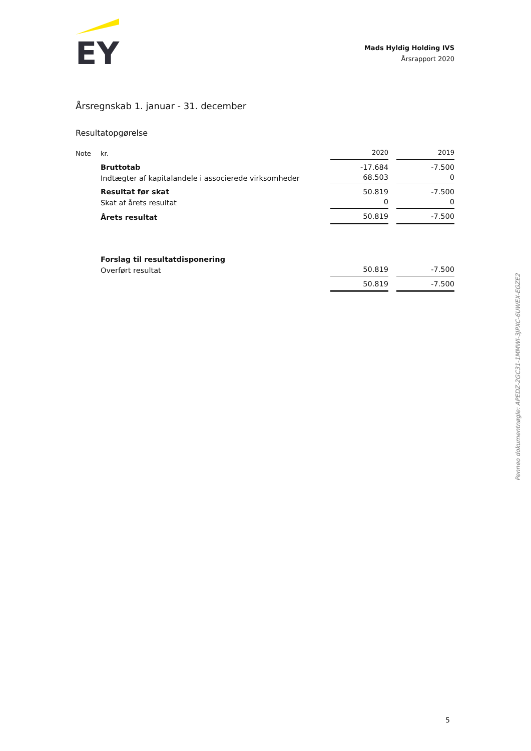EY
Mads Hyldig Holding IVS
Årsrapport 2020
Årsregnskab 1. januar - 31. december
Resultatopgørelse
| Note | kr. | 2020 | | 2019 |
| | Bruttotab | -17.684 | | -7.500 |
| | Indtægter af kapitalandele i associerede virksomheder | 68.503 | | 0 |
| | Resultat før skat | 50.819 | | -7.500 |
| | Skat af årets resultat | 0 | | 0 |
| | Årets resultat | 50.819 | | -7.500 |
| | Forslag til resultatdisponering | | | |
| | Overført resultat | 50.819 | | -7.500 |
| | | 50.819 | | -7.500 |
Penneo dokumentnøgle: APEDZ-2GC31-1MMWI-3JPXC-6UWEX-EGZE2
5